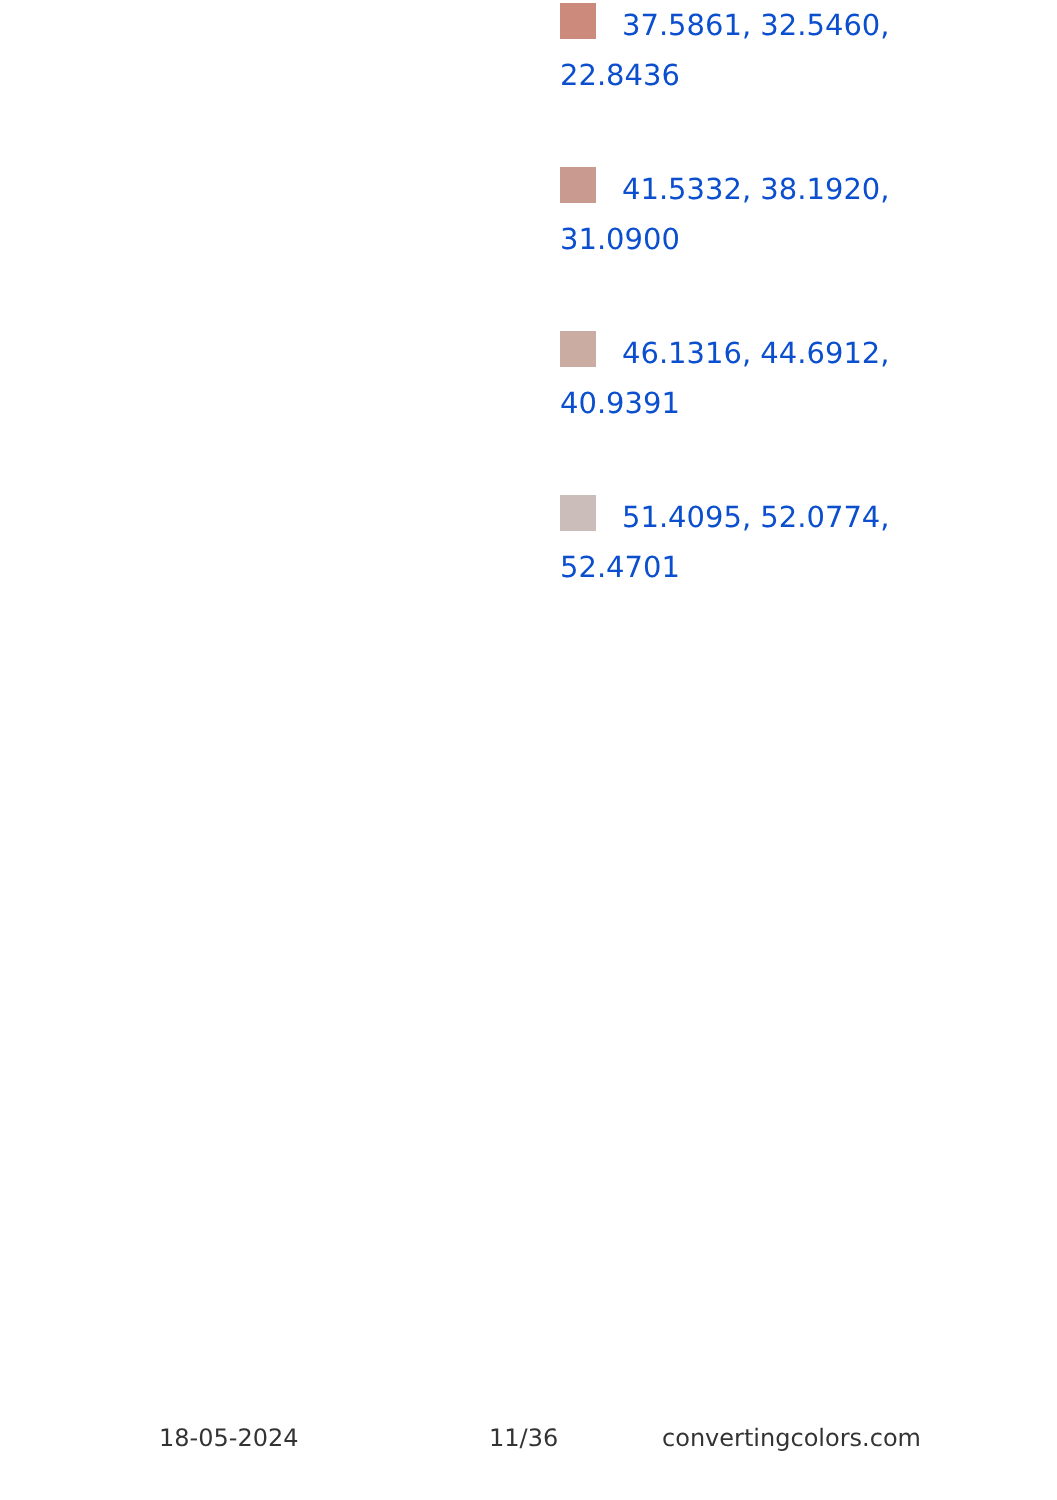37.5861, 32.5460, 22.8436
41.5332, 38.1920, 31.0900
46.1316, 44.6912, 40.9391
51.4095, 52.0774, 52.4701
18-05-2024 11/36 convertingcolors.com